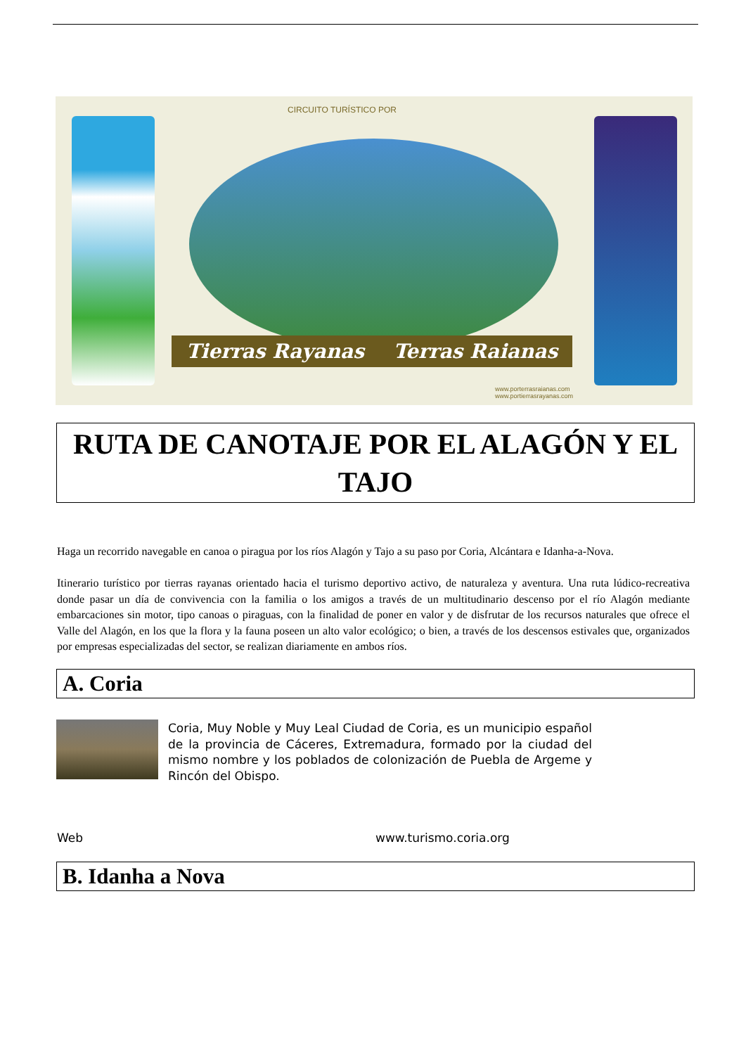CIRCUITO TURÍSTICO POR
Tierras Rayanas Terras Raianas
www.porterrasraianas.com
www.portierrasrayanas.com
RUTA DE CANOTAJE POR EL ALAGÓN Y EL TAJO
Haga un recorrido navegable en canoa o piragua por los ríos Alagón y Tajo a su paso por Coria, Alcántara e Idanha-a-Nova.
Itinerario turístico por tierras rayanas orientado hacia el turismo deportivo activo, de naturaleza y aventura. Una ruta lúdico-recreativa donde pasar un día de convivencia con la familia o los amigos a través de un multitudinario descenso por el río Alagón mediante embarcaciones sin motor, tipo canoas o piraguas, con la finalidad de poner en valor y de disfrutar de los recursos naturales que ofrece el Valle del Alagón, en los que la flora y la fauna poseen un alto valor ecológico; o bien, a través de los descensos estivales que, organizados por empresas especializadas del sector, se realizan diariamente en ambos ríos.
A. Coria
Coria, Muy Noble y Muy Leal Ciudad de Coria, es un municipio español de la provincia de Cáceres, Extremadura, formado por la ciudad del mismo nombre y los poblados de colonización de Puebla de Argeme y Rincón del Obispo.
Web www.turismo.coria.org
B. Idanha a Nova